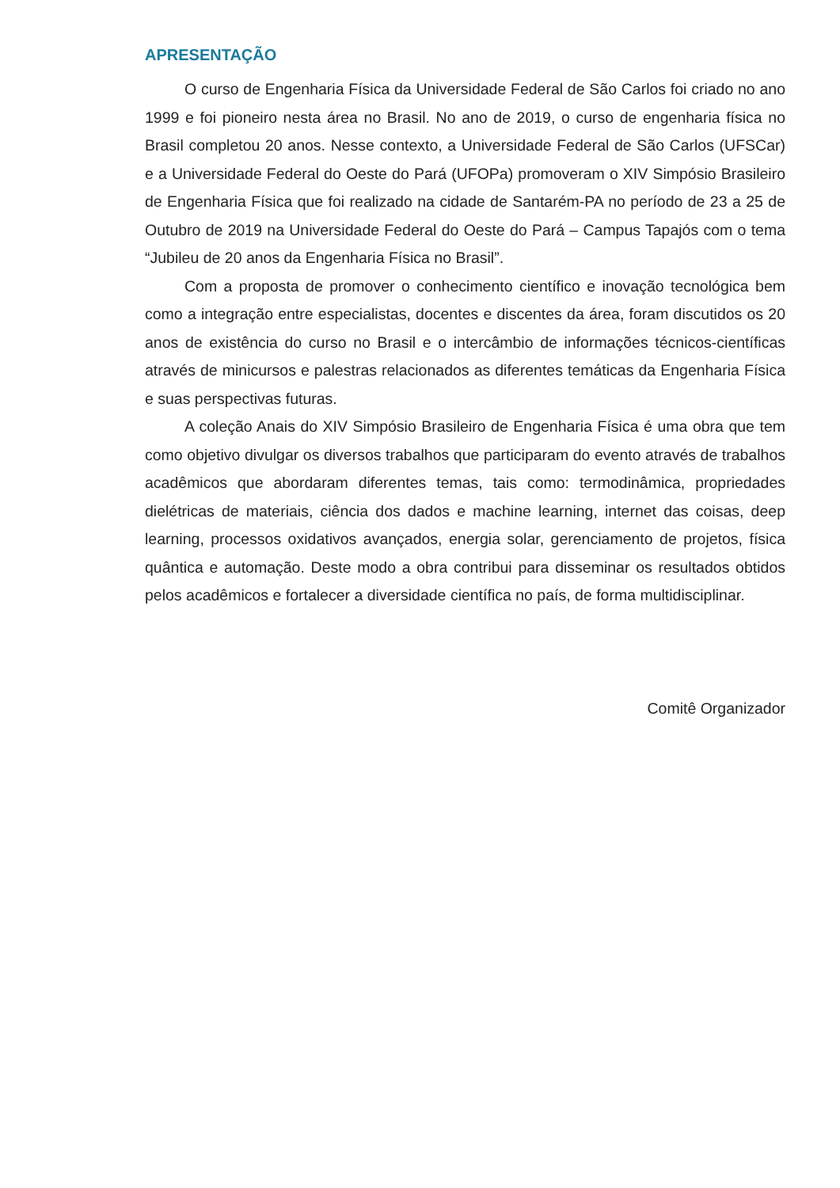APRESENTAÇÃO
O curso de Engenharia Física da Universidade Federal de São Carlos foi criado no ano 1999 e foi pioneiro nesta área no Brasil. No ano de 2019, o curso de engenharia física no Brasil completou 20 anos. Nesse contexto, a Universidade Federal de São Carlos (UFSCar) e a Universidade Federal do Oeste do Pará (UFOPa) promoveram o XIV Simpósio Brasileiro de Engenharia Física que foi realizado na cidade de Santarém-PA no período de 23 a 25 de Outubro de 2019 na Universidade Federal do Oeste do Pará – Campus Tapajós com o tema “Jubileu de 20 anos da Engenharia Física no Brasil”.
Com a proposta de promover o conhecimento científico e inovação tecnológica bem como a integração entre especialistas, docentes e discentes da área, foram discutidos os 20 anos de existência do curso no Brasil e o intercâmbio de informações técnicos-científicas através de minicursos e palestras relacionados as diferentes temáticas da Engenharia Física e suas perspectivas futuras.
A coleção Anais do XIV Simpósio Brasileiro de Engenharia Física é uma obra que tem como objetivo divulgar os diversos trabalhos que participaram do evento através de trabalhos acadêmicos que abordaram diferentes temas, tais como: termodinâmica, propriedades dielétricas de materiais, ciência dos dados e machine learning, internet das coisas, deep learning, processos oxidativos avançados, energia solar, gerenciamento de projetos, física quântica e automação. Deste modo a obra contribui para disseminar os resultados obtidos pelos acadêmicos e fortalecer a diversidade científica no país, de forma multidisciplinar.
Comitê Organizador